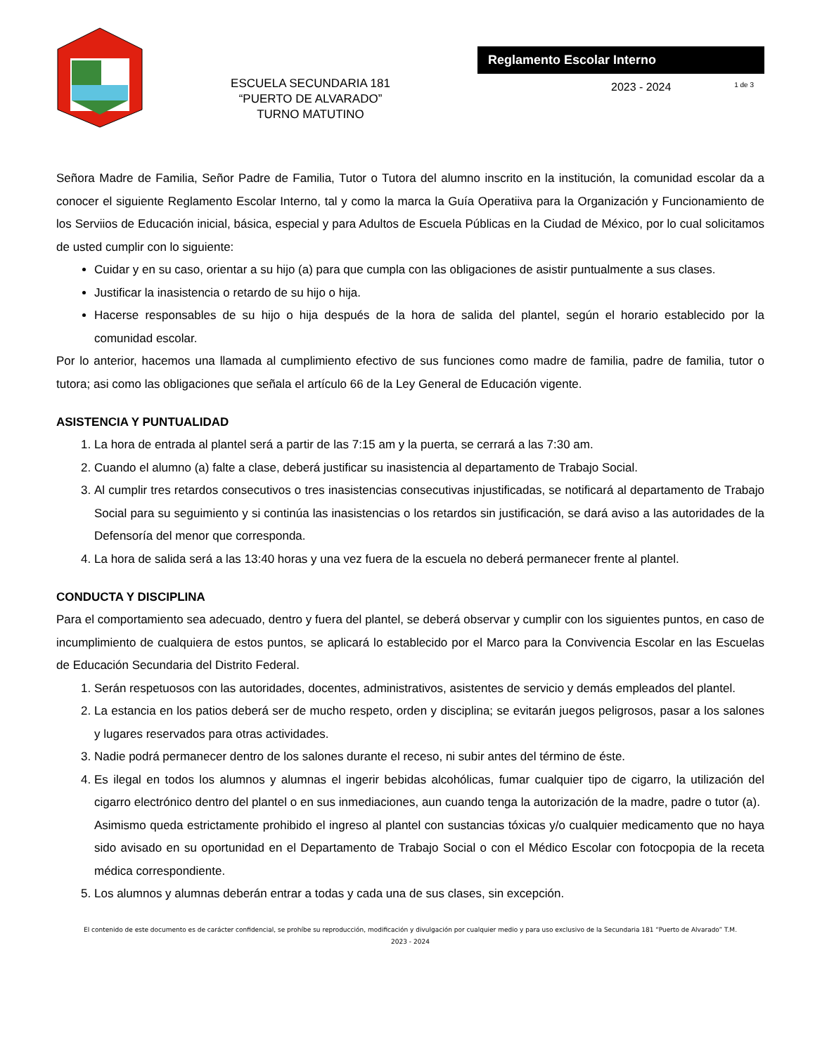ESCUELA SECUNDARIA 181
“PUERTO DE ALVARADO”
TURNO MATUTINO
Reglamento Escolar Interno
2023 - 2024 1 de 3
Señora Madre de Familia, Señor Padre de Familia, Tutor o Tutora del alumno inscrito en la institución, la comunidad escolar da a conocer el siguiente Reglamento Escolar Interno, tal y como la marca la Guía Operatiiva para la Organización y Funcionamiento de los Serviios de Educación inicial, básica, especial y para Adultos de Escuela Públicas en la Ciudad de México, por lo cual solicitamos de usted cumplir con lo siguiente:
Cuidar y en su caso, orientar a su hijo (a) para que cumpla con las obligaciones de asistir puntualmente a sus clases.
Justificar la inasistencia o retardo de su hijo o hija.
Hacerse responsables de su hijo o hija después de la hora de salida del plantel, según el horario establecido por la comunidad escolar.
Por lo anterior, hacemos una llamada al cumplimiento efectivo de sus funciones como madre de familia, padre de familia, tutor o tutora; asi como las obligaciones que señala el artículo 66 de la Ley General de Educación vigente.
ASISTENCIA Y PUNTUALIDAD
1. La hora de entrada al plantel será a partir de las 7:15 am y la puerta, se cerrará a las 7:30 am.
2. Cuando el alumno (a) falte a clase, deberá justificar su inasistencia al departamento de Trabajo Social.
3. Al cumplir tres retardos consecutivos o tres inasistencias consecutivas injustificadas, se notificará al departamento de Trabajo Social para su seguimiento y si continúa las inasistencias o los retardos sin justificación, se dará aviso a las autoridades de la Defensoría del menor que corresponda.
4. La hora de salida será a las 13:40 horas y una vez fuera de la escuela no deberá permanecer frente al plantel.
CONDUCTA Y DISCIPLINA
Para el comportamiento sea adecuado, dentro y fuera del plantel, se deberá observar y cumplir con los siguientes puntos, en caso de incumplimiento de cualquiera de estos puntos, se aplicará lo establecido por el Marco para la Convivencia Escolar en las Escuelas de Educación Secundaria del Distrito Federal.
1. Serán respetuosos con las autoridades, docentes, administrativos, asistentes de servicio y demás empleados del plantel.
2. La estancia en los patios deberá ser de mucho respeto, orden y disciplina; se evitarán juegos peligrosos, pasar a los salones y lugares reservados para otras actividades.
3. Nadie podrá permanecer dentro de los salones durante el receso, ni subir antes del término de éste.
4. Es ilegal en todos los alumnos y alumnas el ingerir bebidas alcohólicas, fumar cualquier tipo de cigarro, la utilización del cigarro electrónico dentro del plantel o en sus inmediaciones, aun cuando tenga la autorización de la madre, padre o tutor (a).
Asimismo queda estrictamente prohibido el ingreso al plantel con sustancias tóxicas y/o cualquier medicamento que no haya sido avisado en su oportunidad en el Departamento de Trabajo Social o con el Médico Escolar con fotocpopia de la receta médica correspondiente.
5. Los alumnos y alumnas deberán entrar a todas y cada una de sus clases, sin excepción.
El contenido de este documento es de carácter confidencial, se prohíbe su reproducción, modificación y divulgación por cualquier medio y para uso exclusivo de la Secundaria 181 “Puerto de Alvarado” T.M.
2023 - 2024